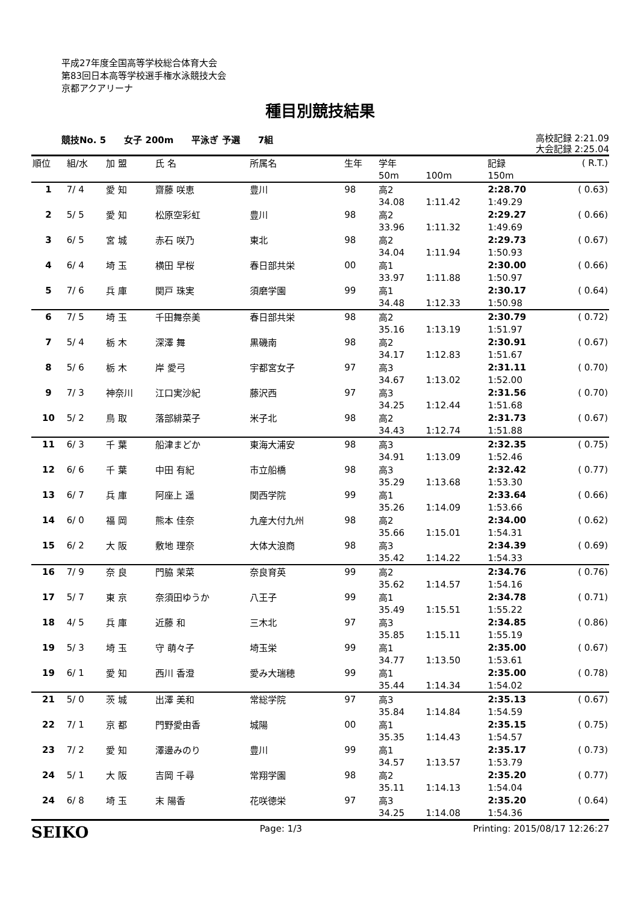平成27年度全国高等学校総合体育大会
第83回日本高等学校選手権水泳競技大会
京都アクアリーナ
種目別競技結果
競技No. 5 女子 200m 平泳ぎ 予選 7組
高校記録 2:21.09
大会記録 2:25.04
| 順位 | 組/水 | 加 盟 | 氏 名 | 所属名 | 生年 | 学年 | | 記録 | ( R.T.) |
| --- | --- | --- | --- | --- | --- | --- | --- | --- | --- |
| | | | | | | 50m | 100m | 150m | |
| 1 | 7/ 4 | 愛 知 | 齋藤 咲恵 | 豊川 | 98 | 高2 | | 2:28.70 | ( 0.63) |
| | | | | | | 34.08 | 1:11.42 | 1:49.29 | |
| 2 | 5/ 5 | 愛 知 | 松原空彩虹 | 豊川 | 98 | 高2 | | 2:29.27 | ( 0.66) |
| | | | | | | 33.96 | 1:11.32 | 1:49.69 | |
| 3 | 6/ 5 | 宮 城 | 赤石 咲乃 | 東北 | 98 | 高2 | | 2:29.73 | ( 0.67) |
| | | | | | | 34.04 | 1:11.94 | 1:50.93 | |
| 4 | 6/ 4 | 埼 玉 | 横田 早桜 | 春日部共栄 | 00 | 高1 | | 2:30.00 | ( 0.66) |
| | | | | | | 33.97 | 1:11.88 | 1:50.97 | |
| 5 | 7/ 6 | 兵 庫 | 関戸 珠実 | 須磨学園 | 99 | 高1 | | 2:30.17 | ( 0.64) |
| | | | | | | 34.48 | 1:12.33 | 1:50.98 | |
| 6 | 7/ 5 | 埼 玉 | 千田舞奈美 | 春日部共栄 | 98 | 高2 | | 2:30.79 | ( 0.72) |
| | | | | | | 35.16 | 1:13.19 | 1:51.97 | |
| 7 | 5/ 4 | 栃 木 | 深澤 舞 | 黒磯南 | 98 | 高2 | | 2:30.91 | ( 0.67) |
| | | | | | | 34.17 | 1:12.83 | 1:51.67 | |
| 8 | 5/ 6 | 栃 木 | 岸 愛弓 | 宇都宮女子 | 97 | 高3 | | 2:31.11 | ( 0.70) |
| | | | | | | 34.67 | 1:13.02 | 1:52.00 | |
| 9 | 7/ 3 | 神奈川 | 江口実沙紀 | 藤沢西 | 97 | 高3 | | 2:31.56 | ( 0.70) |
| | | | | | | 34.25 | 1:12.44 | 1:51.68 | |
| 10 | 5/ 2 | 鳥 取 | 落部緋菜子 | 米子北 | 98 | 高2 | | 2:31.73 | ( 0.67) |
| | | | | | | 34.43 | 1:12.74 | 1:51.88 | |
| 11 | 6/ 3 | 千 葉 | 船津まどか | 東海大浦安 | 98 | 高3 | | 2:32.35 | ( 0.75) |
| | | | | | | 34.91 | 1:13.09 | 1:52.46 | |
| 12 | 6/ 6 | 千 葉 | 中田 有紀 | 市立船橋 | 98 | 高3 | | 2:32.42 | ( 0.77) |
| | | | | | | 35.29 | 1:13.68 | 1:53.30 | |
| 13 | 6/ 7 | 兵 庫 | 阿座上 遥 | 関西学院 | 99 | 高1 | | 2:33.64 | ( 0.66) |
| | | | | | | 35.26 | 1:14.09 | 1:53.66 | |
| 14 | 6/ 0 | 福 岡 | 熊本 佳奈 | 九産大付九州 | 98 | 高2 | | 2:34.00 | ( 0.62) |
| | | | | | | 35.66 | 1:15.01 | 1:54.31 | |
| 15 | 6/ 2 | 大 阪 | 敷地 理奈 | 大体大浪商 | 98 | 高3 | | 2:34.39 | ( 0.69) |
| | | | | | | 35.42 | 1:14.22 | 1:54.33 | |
| 16 | 7/ 9 | 奈 良 | 門脇 茉菜 | 奈良育英 | 99 | 高2 | | 2:34.76 | ( 0.76) |
| | | | | | | 35.62 | 1:14.57 | 1:54.16 | |
| 17 | 5/ 7 | 東 京 | 奈須田ゆうか | 八王子 | 99 | 高1 | | 2:34.78 | ( 0.71) |
| | | | | | | 35.49 | 1:15.51 | 1:55.22 | |
| 18 | 4/ 5 | 兵 庫 | 近藤 和 | 三木北 | 97 | 高3 | | 2:34.85 | ( 0.86) |
| | | | | | | 35.85 | 1:15.11 | 1:55.19 | |
| 19 | 5/ 3 | 埼 玉 | 守 萌々子 | 埼玉栄 | 99 | 高1 | | 2:35.00 | ( 0.67) |
| | | | | | | 34.77 | 1:13.50 | 1:53.61 | |
| 19 | 6/ 1 | 愛 知 | 西川 香澄 | 愛み大瑞穂 | 99 | 高1 | | 2:35.00 | ( 0.78) |
| | | | | | | 35.44 | 1:14.34 | 1:54.02 | |
| 21 | 5/ 0 | 茨 城 | 出澤 美和 | 常総学院 | 97 | 高3 | | 2:35.13 | ( 0.67) |
| | | | | | | 35.84 | 1:14.84 | 1:54.59 | |
| 22 | 7/ 1 | 京 都 | 門野愛由香 | 城陽 | 00 | 高1 | | 2:35.15 | ( 0.75) |
| | | | | | | 35.35 | 1:14.43 | 1:54.57 | |
| 23 | 7/ 2 | 愛 知 | 澤邊みのり | 豊川 | 99 | 高1 | | 2:35.17 | ( 0.73) |
| | | | | | | 34.57 | 1:13.57 | 1:53.79 | |
| 24 | 5/ 1 | 大 阪 | 吉岡 千尋 | 常翔学園 | 98 | 高2 | | 2:35.20 | ( 0.77) |
| | | | | | | 35.11 | 1:14.13 | 1:54.04 | |
| 24 | 6/ 8 | 埼 玉 | 末 陽香 | 花咲徳栄 | 97 | 高3 | | 2:35.20 | ( 0.64) |
| | | | | | | 34.25 | 1:14.08 | 1:54.36 | |
SEIKO Page: 1/3 Printing: 2015/08/17 12:26:27